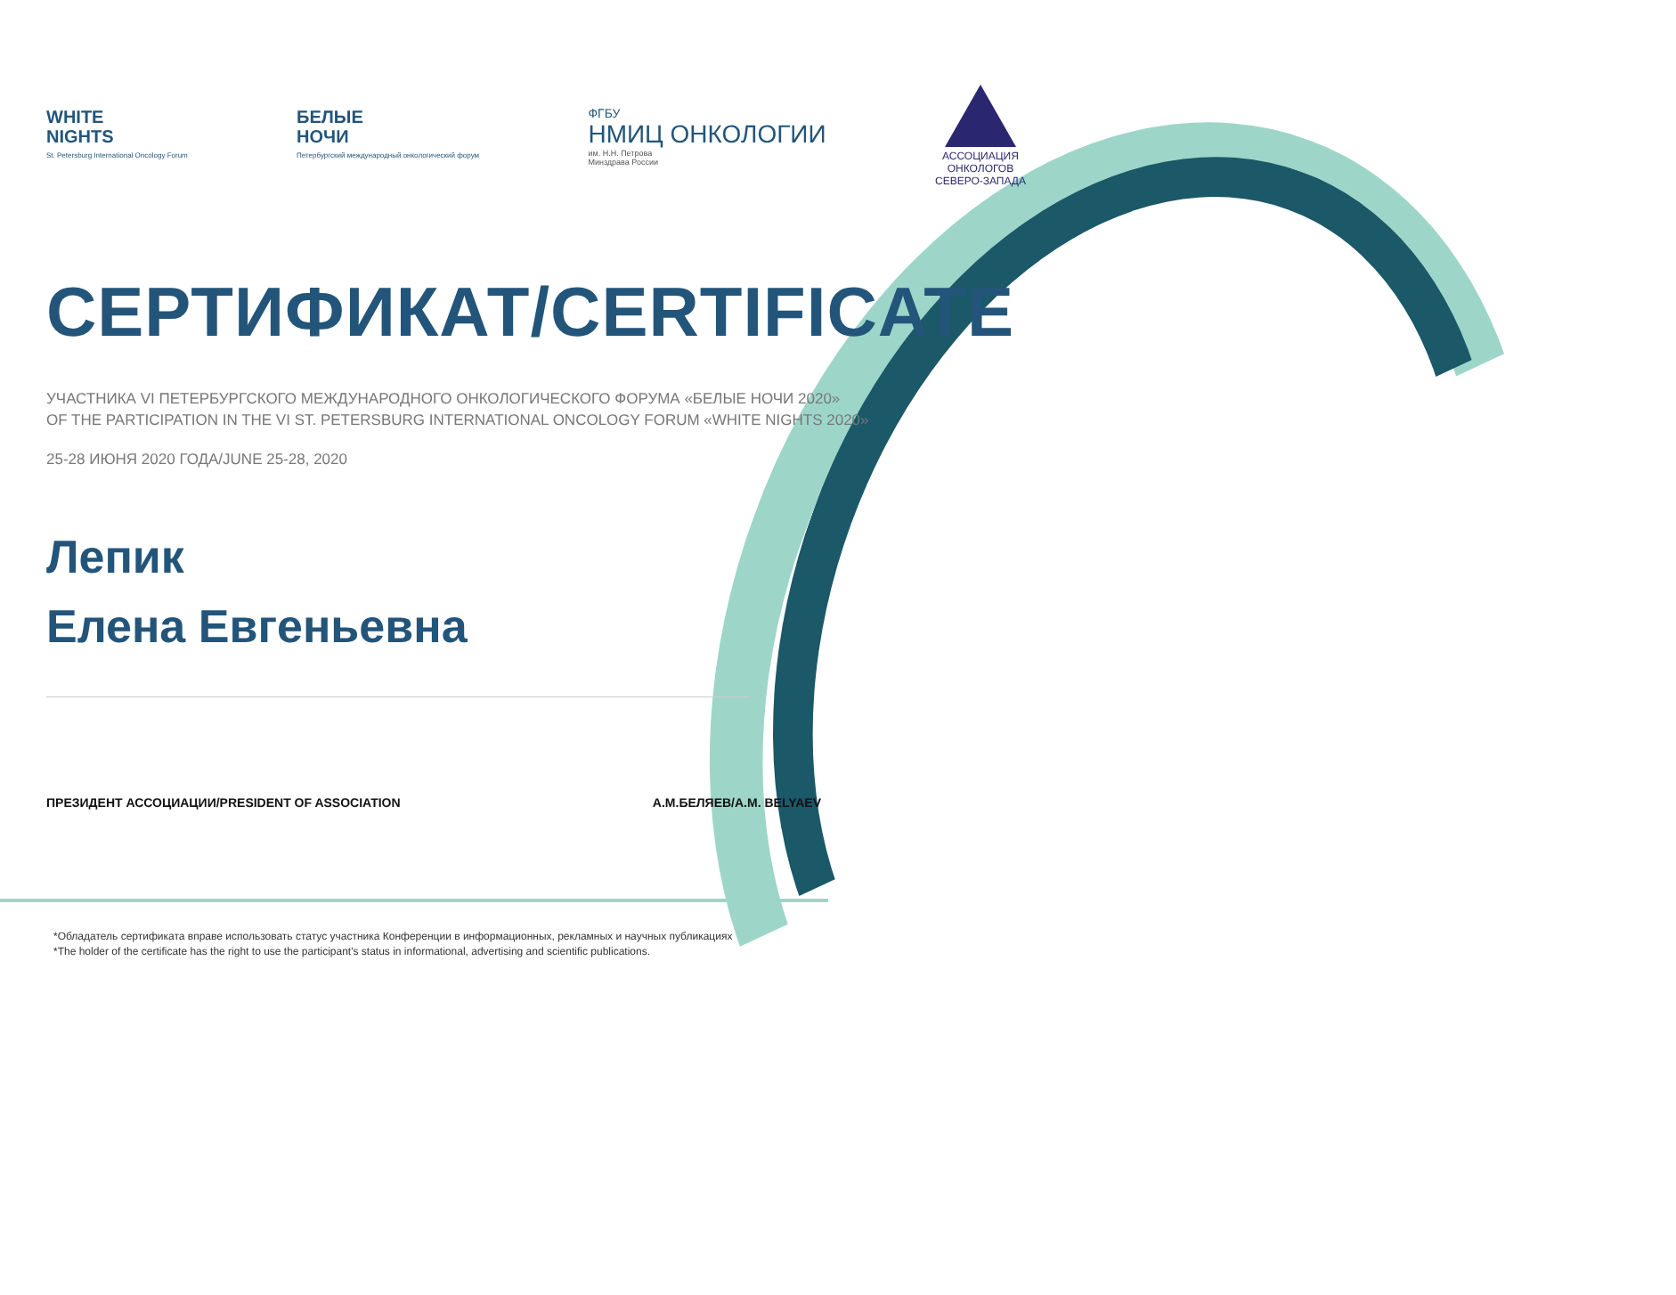WHITE
NIGHTS
St. Petersburg International Oncology Forum
БЕЛЫЕ
НОЧИ
Петербургский международный онкологический форум
ФГБУ
НМИЦ ОНКОЛОГИИ
им. Н.Н. Петрова
Минздрава России
АССОЦИАЦИЯ
ОНКОЛОГОВ
СЕВЕРО-ЗАПАДА
СЕРТИФИКАТ/CERTIFICATE
УЧАСТНИКА VI ПЕТЕРБУРГСКОГО МЕЖДУНАРОДНОГО ОНКОЛОГИЧЕСКОГО ФОРУМА «БЕЛЫЕ НОЧИ 2020»
OF THE PARTICIPATION IN THE VI ST. PETERSBURG INTERNATIONAL ONCOLOGY FORUM «WHITE NIGHTS 2020»
25-28 ИЮНЯ 2020 ГОДА/JUNE 25-28, 2020
Лепик
Елена Евгеньевна
ПРЕЗИДЕНТ АССОЦИАЦИИ/PRESIDENT OF ASSOCIATION А.М.БЕЛЯЕВ/A.M. BELYAEV
*Обладатель сертификата вправе использовать статус участника Конференции в информационных, рекламных и научных публикациях
*The holder of the certificate has the right to use the participant's status in informational, advertising and scientific publications.